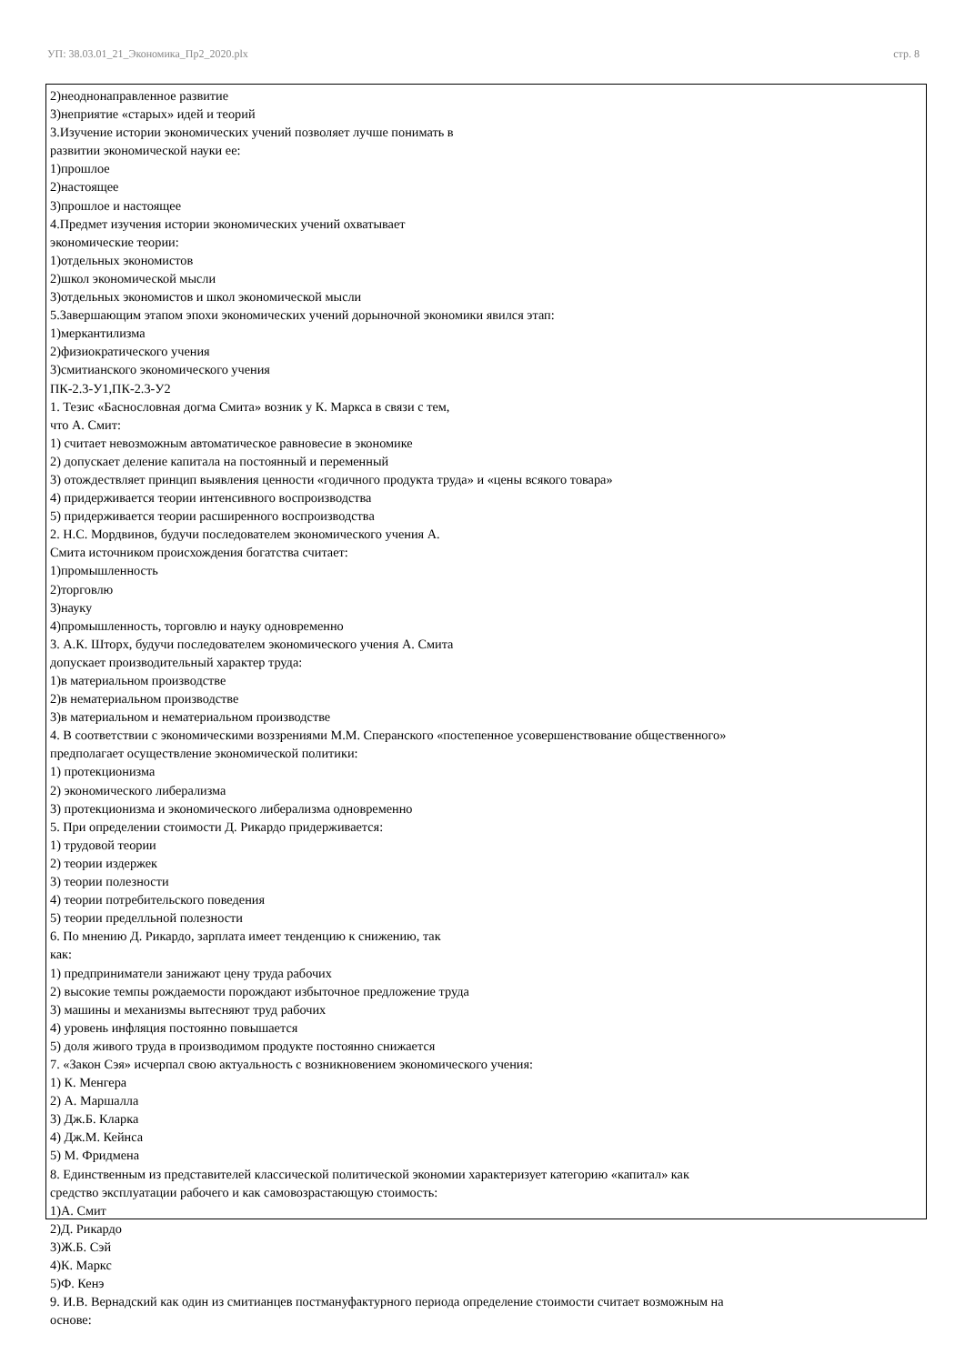УП: 38.03.01_21_Экономика_Пр2_2020.plx стр. 8
2)неоднонаправленное развитие
3)неприятие «старых» идей и теорий
3.Изучение истории экономических учений позволяет лучше понимать в
развитии экономической науки ее:
1)прошлое
2)настоящее
3)прошлое и настоящее
4.Предмет изучения истории экономических учений охватывает
экономические теории:
1)отдельных экономистов
2)школ экономической мысли
3)отдельных экономистов и школ экономической мысли
5.Завершающим этапом эпохи экономических учений дорыночной экономики явился этап:
1)меркантилизма
2)физиократического учения
3)смитианского экономического учения
ПК-2.3-У1,ПК-2.3-У2
1. Тезис «Баснословная догма Смита» возник у К. Маркса в связи с тем,
что А. Смит:
1) считает невозможным автоматическое равновесие в экономике
2) допускает деление капитала на постоянный и переменный
3) отождествляет принцип выявления ценности «годичного продукта труда» и «цены всякого товара»
4) придерживается теории интенсивного воспроизводства
5) придерживается теории расширенного воспроизводства
2. Н.С. Мордвинов, будучи последователем экономического учения А.
Смита источником происхождения богатства считает:
1)промышленность
2)торговлю
3)науку
4)промышленность, торговлю и науку одновременно
3. А.К. Шторх, будучи последователем экономического учения А. Смита
допускает производительный характер труда:
1)в материальном производстве
2)в нематериальном производстве
3)в материальном и нематериальном производстве
4. В соответствии с экономическими воззрениями М.М. Сперанского «постепенное усовершенствование общественного»
предполагает осуществление экономической политики:
1) протекционизма
2) экономического либерализма
3) протекционизма и экономического либерализма одновременно
5. При определении стоимости Д. Рикардо придерживается:
1) трудовой теории
2) теории издержек
3) теории полезности
4) теории потребительского поведения
5) теории пределльной полезности
6. По мнению Д. Рикардо, зарплата имеет тенденцию к снижению, так
как:
1) предприниматели занижают цену труда рабочих
2) высокие темпы рождаемости порождают избыточное предложение труда
3) машины и механизмы вытесняют труд рабочих
4) уровень инфляция постоянно повышается
5) доля живого труда в производимом продукте постоянно снижается
7. «Закон Сэя» исчерпал свою актуальность с возникновением экономического учения:
1) К. Менгера
2) А. Маршалла
3) Дж.Б. Кларка
4) Дж.М. Кейнса
5) М. Фридмена
8. Единственным из представителей классической политической экономии характеризует категорию «капитал» как
средство эксплуатации рабочего и как самовозрастающую стоимость:
1)А. Смит
2)Д. Рикардо
3)Ж.Б. Сэй
4)К. Маркс
5)Ф. Кенэ
9. И.В. Вернадский как один из смитианцев постмануфактурного периода определение стоимости считает возможным на
основе: